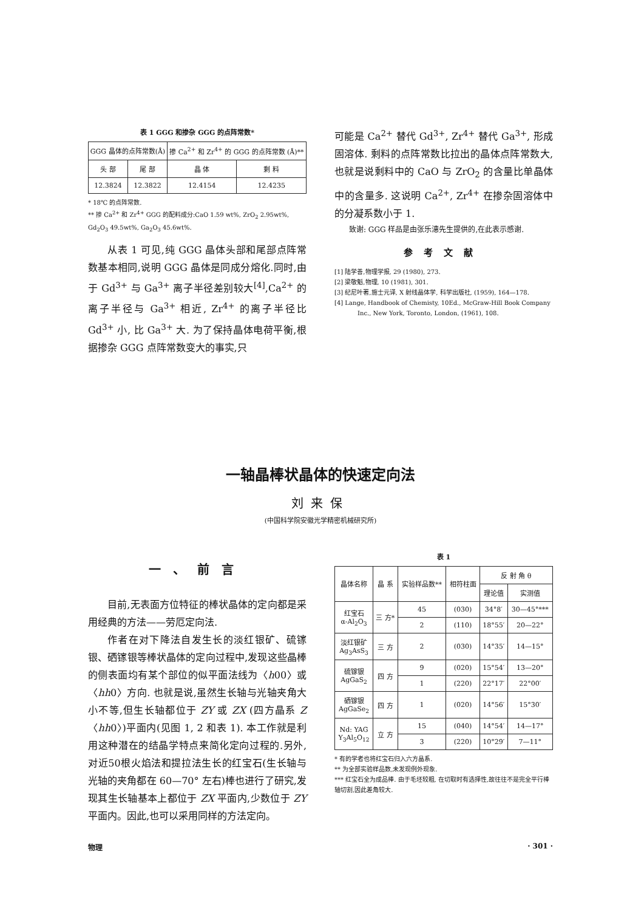表 1 GGG 和掺杂 GGG 的点阵常数*
| GGG 晶体的点阵常数(Å) | | 掺 Ca<sup>2+</sup> 和 Zr<sup>4+</sup> 的 GGG 的点阵常数 (Å)** | |
| --- | --- | --- | --- |
| 头 部 | 尾 部 | 晶 体 | 剩 料 |
| 12.3824 | 12.3822 | 12.4154 | 12.4235 |
* 18℃ 的点阵常数.
** 掺 Ca<sup>2+</sup> 和 Zr<sup>4+</sup> GGG 的配料成分:CaO 1.59 wt%, ZrO<sub>2</sub> 2.95wt%, Gd<sub>2</sub>O<sub>3</sub> 49.5wt%, Ga<sub>2</sub>O<sub>3</sub> 45.6wt%.
从表 1 可见,纯 GGG 晶体头部和尾部点阵常数基本相同,说明 GGG 晶体是同成分熔化.同时,由于 Gd<sup>3+</sup> 与 Ga<sup>3+</sup> 离子半径差别较大<sup>[4]</sup>,Ca<sup>2+</sup> 的离子半径与 Ga<sup>3+</sup> 相近, Zr<sup>4+</sup> 的离子半径比 Gd<sup>3+</sup> 小, 比 Ga<sup>3+</sup> 大. 为了保持晶体电荷平衡,根据掺杂 GGG 点阵常数变大的事实,只
可能是 Ca<sup>2+</sup> 替代 Gd<sup>3+</sup>, Zr<sup>4+</sup> 替代 Ga<sup>3+</sup>, 形成固溶体. 剩料的点阵常数比拉出的晶体点阵常数大,也就是说剩料中的 CaO 与 ZrO<sub>2</sub> 的含量比单晶体中的含量多. 这说明 Ca<sup>2+</sup>, Zr<sup>4+</sup> 在掺杂固溶体中的分凝系数小于 1.
致谢: GGG 样品是由张乐潓先生提供的,在此表示感谢.
参考文献
[1] 陆学善,物理学报, 29 (1980), 273.
[2] 梁敬魁,物理, 10 (1981), 301.
[3] 纪尼叶著,施士元译, X 射线晶体学, 科学出版社, (1959), 164—178.
[4] Lange, Handbook of Chemisty, 10Ed., McGraw-Hill Book Company Inc., New York, Toronto, London, (1961), 108.
一轴晶棒状晶体的快速定向法
刘来保
(中国科学院安徽光学精密机械研究所)
一、前言
目前,无表面方位特征的棒状晶体的定向都是采用经典的方法——劳厄定向法.
作者在对下降法自发生长的淡红银矿、硫镓银、硒镓银等棒状晶体的定向过程中,发现这些晶棒的侧表面均有某个部位的似平面法线为〈h00〉或〈hh0〉方向. 也就是说,虽然生长轴与光轴夹角大小不等,但生长轴都位于 ZY 或 ZX (四方晶系 Z〈hh0〉)平面内(见图 1, 2 和表 1). 本工作就是利用这种潜在的结晶学特点来简化定向过程的.另外,对近50根火焰法和提拉法生长的红宝石(生长轴与光轴的夹角都在 60—70° 左右)棒也进行了研究,发现其生长轴基本上都位于 ZX 平面内,少数位于 ZY 平面内。因此,也可以采用同样的方法定向。
表 1
| 晶体名称 | 晶 系 | 实验样品数** | 相符柱面 | 反 射 角 θ | |
| --- | --- | --- | --- | --- | --- |
| | | | | 理论值 | 实测值 |
| 红宝石 α-Al<sub>2</sub>O<sub>3</sub> | 三 方* | 45 | (030) | 34°8′ | 30—45°*** |
| | | 2 | (110) | 18°55′ | 20—22° |
| 淡红银矿 Ag<sub>3</sub>AsS<sub>3</sub> | 三 方 | 2 | (030) | 14°35′ | 14—15° |
| 硫镓银 AgGaS<sub>2</sub> | 四 方 | 9 | (020) | 15°54′ | 13—20° |
| | | 1 | (220) | 22°17′ | 22°00′ |
| 硒镓银 AgGaSe<sub>2</sub> | 四 方 | 1 | (020) | 14°56′ | 15°30′ |
| Nd: YAG Y<sub>3</sub>Al<sub>5</sub>O<sub>12</sub> | 立 方 | 15 | (040) | 14°54′ | 14—17° |
| | | 3 | (220) | 10°29′ | 7—11° |
* 有的学者也将红宝石归入六方晶系.
** 为全部实验样品数,未发现例外现象.
*** 红宝石全为成品棒. 由于毛坯较粗, 在切取时有选择性,故往往不是完全平行棒轴切割,因此差角较大.
物理 · 301 ·